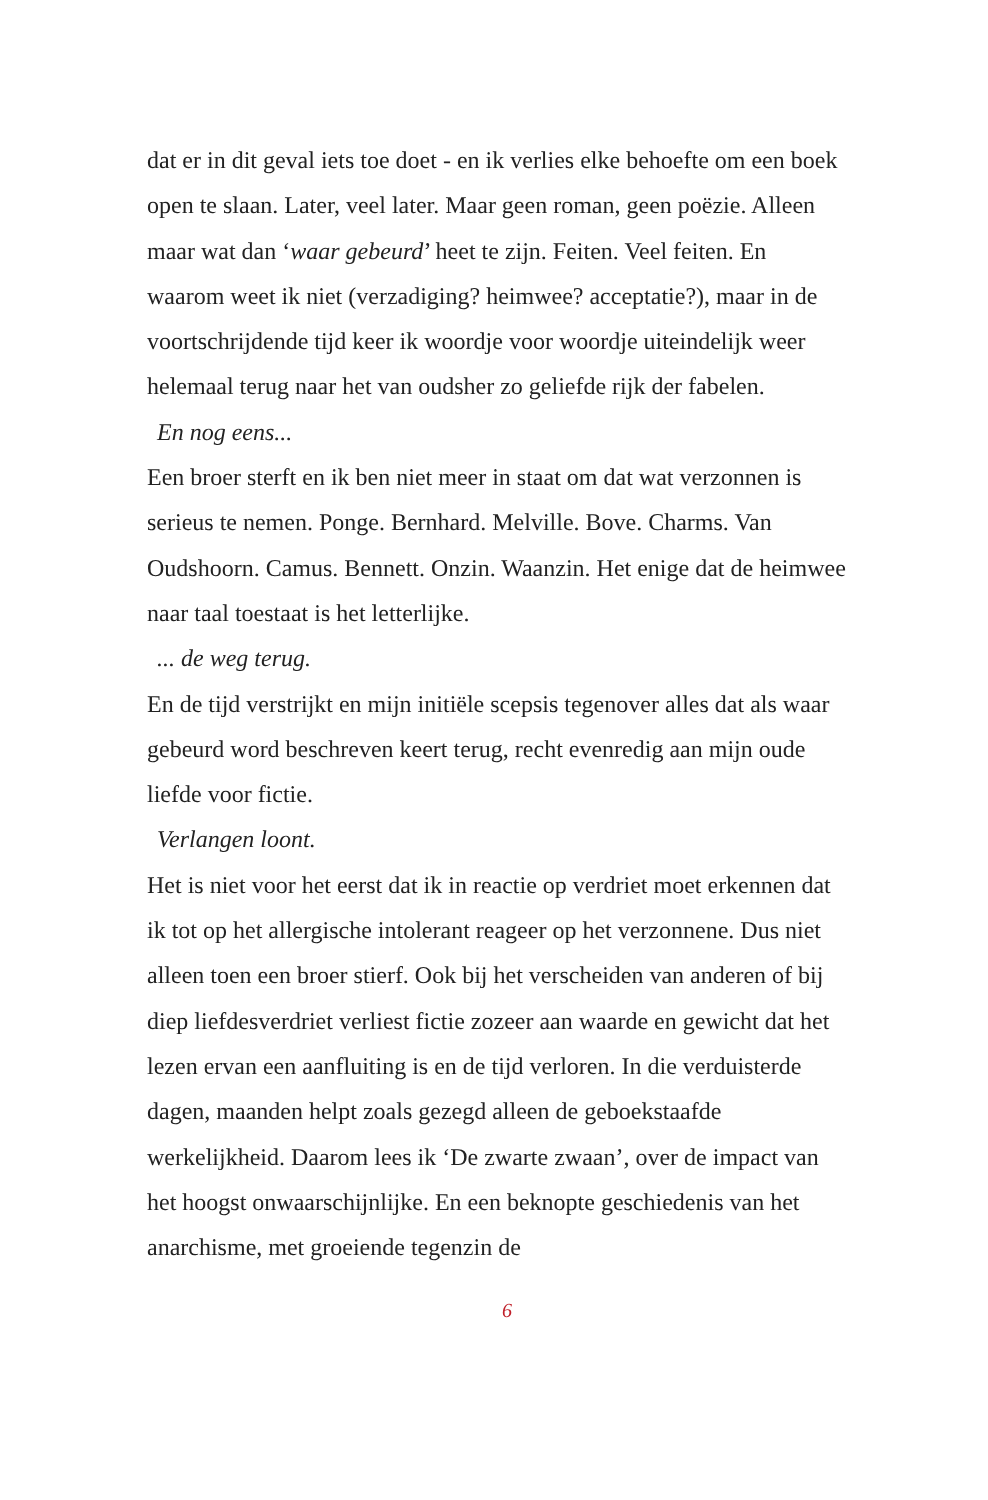dat er in dit geval iets toe doet - en ik verlies elke behoefte om een boek open te slaan. Later, veel later. Maar geen roman, geen poëzie. Alleen maar wat dan ‘waar gebeurd’ heet te zijn. Feiten. Veel feiten. En waarom weet ik niet (verzadiging? heimwee? acceptatie?), maar in de voortschrijdende tijd keer ik woordje voor woordje uiteindelijk weer helemaal terug naar het van oudsher zo geliefde rijk der fabelen.
En nog eens...
Een broer sterft en ik ben niet meer in staat om dat wat verzonnen is serieus te nemen. Ponge. Bernhard. Melville. Bove. Charms. Van Oudshoorn. Camus. Bennett. Onzin. Waanzin. Het enige dat de heimwee naar taal toestaat is het letterlijke.
... de weg terug.
En de tijd verstrijkt en mijn initiële scepsis tegenover alles dat als waar gebeurd word beschreven keert terug, recht evenredig aan mijn oude liefde voor fictie.
Verlangen loont.
Het is niet voor het eerst dat ik in reactie op verdriet moet erkennen dat ik tot op het allergische intolerant reageer op het verzonnene. Dus niet alleen toen een broer stierf. Ook bij het verscheiden van anderen of bij diep liefdesverdriet verliest fictie zozeer aan waarde en gewicht dat het lezen ervan een aanfluiting is en de tijd verloren. In die verduisterde dagen, maanden helpt zoals gezegd alleen de geboekstaafde werkelijkheid. Daarom lees ik ‘De zwarte zwaan’, over de impact van het hoogst onwaarschijnlijke. En een beknopte geschiedenis van het anarchisme, met groeiende tegenzin de
6